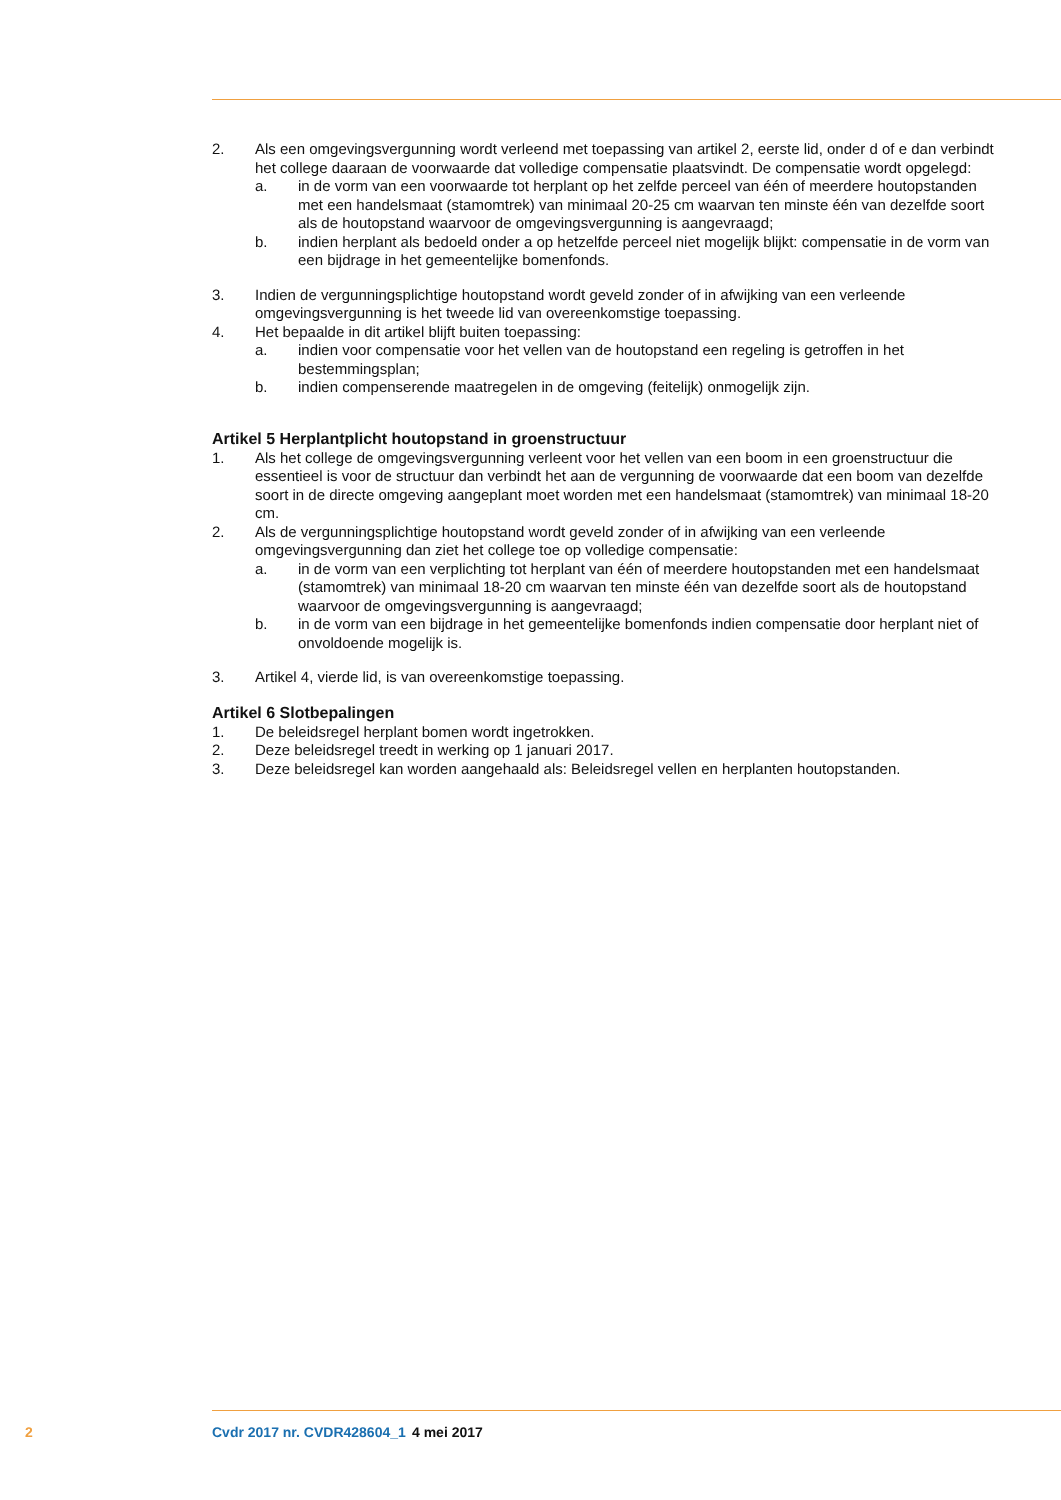2. Als een omgevingsvergunning wordt verleend met toepassing van artikel 2, eerste lid, onder d of e dan verbindt het college daaraan de voorwaarde dat volledige compensatie plaatsvindt. De compensatie wordt opgelegd:
a. in de vorm van een voorwaarde tot herplant op het zelfde perceel van één of meerdere houtopstanden met een handelsmaat (stamomtrek) van minimaal 20-25 cm waarvan ten minste één van dezelfde soort als de houtopstand waarvoor de omgevingsvergunning is aangevraagd;
b. indien herplant als bedoeld onder a op hetzelfde perceel niet mogelijk blijkt: compensatie in de vorm van een bijdrage in het gemeentelijke bomenfonds.
3. Indien de vergunningsplichtige houtopstand wordt geveld zonder of in afwijking van een verleende omgevingsvergunning is het tweede lid van overeenkomstige toepassing.
4. Het bepaalde in dit artikel blijft buiten toepassing:
a. indien voor compensatie voor het vellen van de houtopstand een regeling is getroffen in het bestemmingsplan;
b. indien compenserende maatregelen in de omgeving (feitelijk) onmogelijk zijn.
Artikel 5 Herplantplicht houtopstand in groenstructuur
1. Als het college de omgevingsvergunning verleent voor het vellen van een boom in een groenstructuur die essentieel is voor de structuur dan verbindt het aan de vergunning de voorwaarde dat een boom van dezelfde soort in de directe omgeving aangeplant moet worden met een handelsmaat (stamomtrek) van minimaal 18-20 cm.
2. Als de vergunningsplichtige houtopstand wordt geveld zonder of in afwijking van een verleende omgevingsvergunning dan ziet het college toe op volledige compensatie:
a. in de vorm van een verplichting tot herplant van één of meerdere houtopstanden met een handelsmaat (stamomtrek) van minimaal 18-20 cm waarvan ten minste één van dezelfde soort als de houtopstand waarvoor de omgevingsvergunning is aangevraagd;
b. in de vorm van een bijdrage in het gemeentelijke bomenfonds indien compensatie door herplant niet of onvoldoende mogelijk is.
3. Artikel 4, vierde lid, is van overeenkomstige toepassing.
Artikel 6 Slotbepalingen
1. De beleidsregel herplant bomen wordt ingetrokken.
2. Deze beleidsregel treedt in werking op 1 januari 2017.
3. Deze beleidsregel kan worden aangehaald als: Beleidsregel vellen en herplanten houtopstanden.
2 Cvdr 2017 nr. CVDR428604_1 4 mei 2017